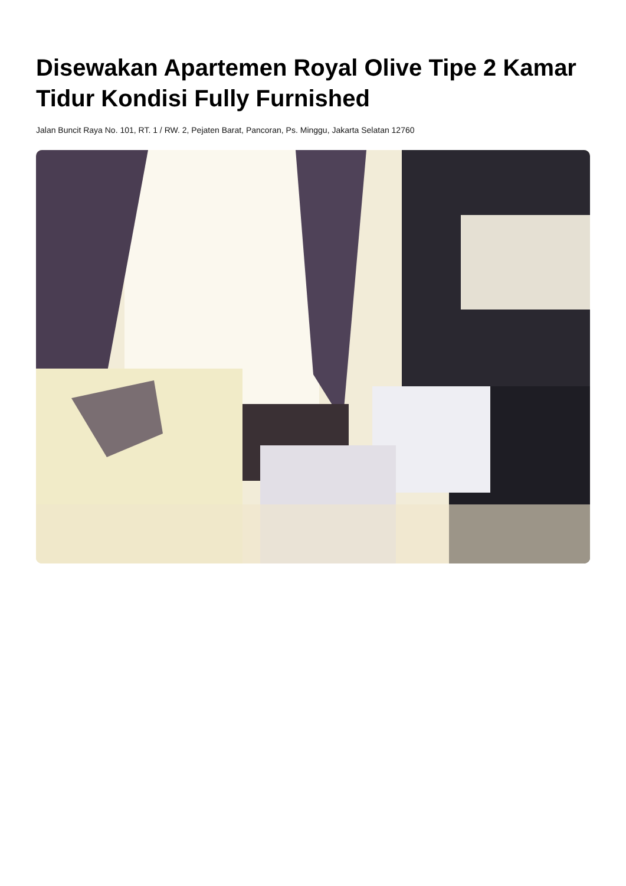Disewakan Apartemen Royal Olive Tipe 2 Kamar Tidur Kondisi Fully Furnished
Jalan Buncit Raya No. 101, RT. 1 / RW. 2, Pejaten Barat, Pancoran, Ps. Minggu, Jakarta Selatan 12760